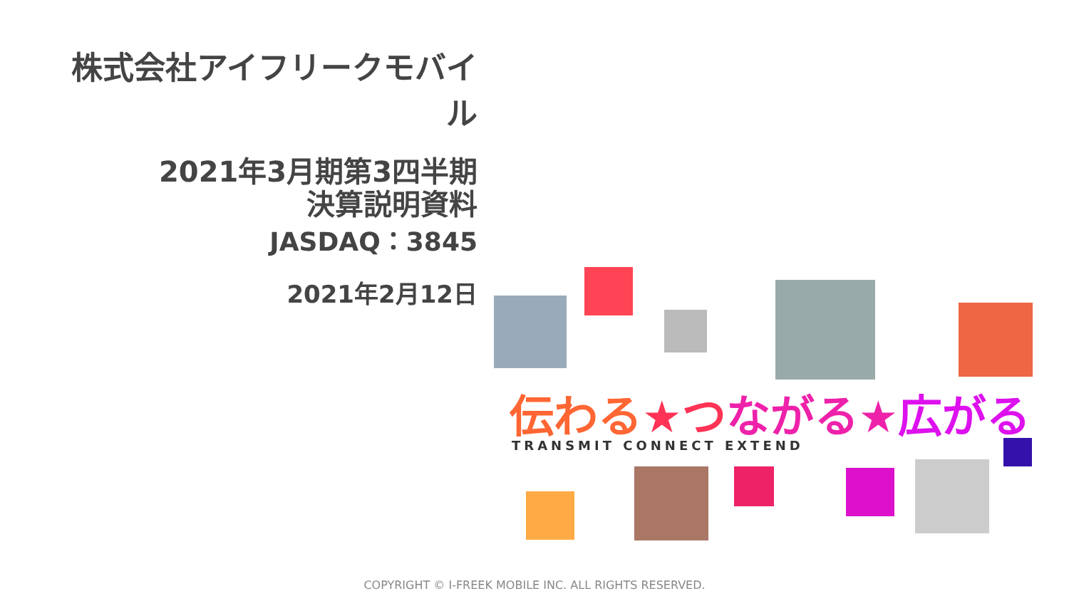株式会社アイフリークモバイル
2021年3月期第3四半期
決算説明資料
JASDAQ：3845
2021年2月12日
伝わる★つ ながる★広がる
TRANSMIT CONNECT EXTEND
COPYRIGHT © I-FREEK MOBILE INC. ALL RIGHTS RESERVED.